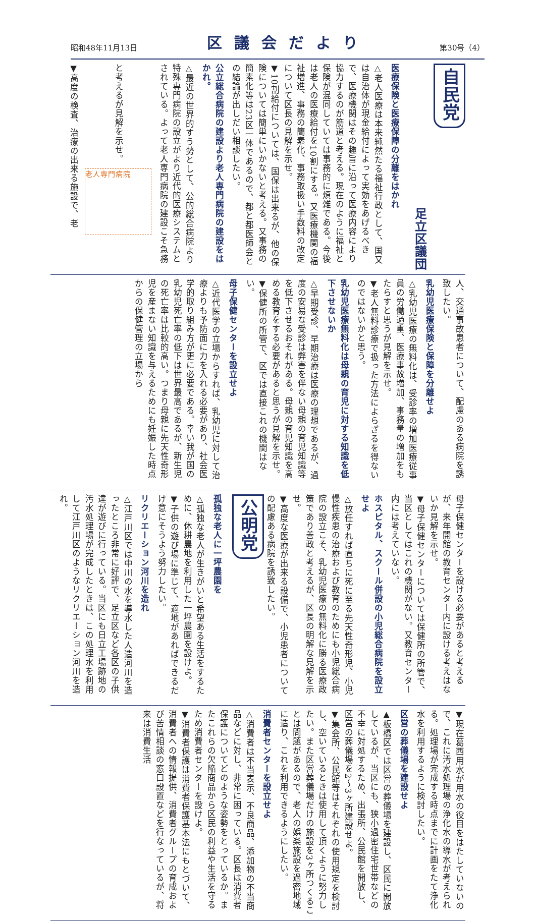昭和48年11月13日 区議会だより 第30号（4）
自民党
足立区議団
医療保険と医療保障の分離をはかれ
△老人医療は本来純然たる福祉行政として、国又は自治体が現金給付によって実効をあげるべきで、医療機関はその趣旨に沿って医療内容により協力するのが筋道と考える。現在のように福祉と保険が混同していては事務的に煩雑である。今後は老人の医療給付を10割にする。又医療機関の福祉増進、事務の簡素化、事務取扱い手数料の改定について区長の見解を示せ。
▼10割給付については、国保は出来るが、他の保険については簡単にいかないと考える。又事務の簡素化等は23区一体であるので、都と都医師会との結論が出しだい相談したい。
公立総合病院の建設より老人専門病院の建設をはかれ。
△最近の世界的すう勢として、公的総合病院より特殊専門病院の設立がより近代的医療システムとされている。よって老人専門病院の建設こそ急務と考えるが見解を示せ。 老人専門病院
▼高度の検査、治療の出来る施設で、老
人、交通事故患者について、配慮のある病院を誘致したい。
乳幼児医療保険と保障を分離せよ
△乳幼児医療の無料化は、受診率の増加医療従事員の労働過重、医療事故増加、事務量の増加をもたらすと思うが見解を示せ。
▼老人無料診療で扱った方法によらざるを得ないのではないかと思う。
乳幼児医療無料化は母親の育児に対する知識を低下させないか
△早期受診、早期治療は医療の理想であるが、過度の安易な受診は弊害を伴ない母親の育児知識等を低下させるおそれがある。母親の育児知識を高める教育をする必要があると思うが見解を示せ。
▼保健所の所管で、区では直接これの機関はない。
母子保健センターを設立せよ
△近代医学の立場からすれば、乳幼児に対して治療よりも予防面に力を入れる必要があり、社会医学的取り組み方が更に必要である。幸い我が国の乳幼児死亡率の低下は世界最高であるが、新生児の死亡率は比較的高い。つまり母親に先天性奇形児を産まない知識を与えるためにも妊娠した時点からの保健管理の立場から
母子保健センターを設ける必要があると考えるが、来年開館の教育センター内に設ける考えはないか見解を示せ。
▼母子保健センターについては保健所の所管で、当区としてはこれの機関がない。又教育センター内には考えていない。
ホスピタル、スクール併設の小児総合病院を設立せよ
△放任すれば直ちに死に至る先天性奇形児、小児慢性疾患の治療および教育のためにも小児総合病院の設立こそ、乳幼児医療の無料化に勝る医療政策であり善政と考えるが、区長の明解な見解を示せ。
▼高度な医療が出来る設備で、小児患者についての配慮ある病院を誘致したい。
公明党
孤独な老人に一坪農園を
△孤独な老人が生きがいと希望ある生活をするために、休耕農地を利用した一坪農園を設けよ。
▼子供の遊び場に準じて、適地があればできるだけ意にそうよう努力したい。
リクリエーション河川を造れ
△江戸川区では中川の水を導水した人造河川を造ったところ非常に好評で、足立区など各区の子供達が遊びに行っている。当区にも日立工場跡地の汚水処理場が完成したときは、この処理水を利用して江戸川区のようなリクリエーション河川を造れ。
▼現在葛西用水が用水の役目をはたしていないので、これに汚水処理場の浄化水の導水が考えられる。処理場が完成する時点までに計画をたて浄化水を利用するように検討したい。
区営の葬儀場を建設せよ
▲板橋区では区営の葬儀場を建設し、区民に開放しているが、当区にも、狭小過密住宅世帯などの不幸に対処するため、出張所、公民館を開放し、区営の葬儀場を2～3ヶ所建設せよ。
▼集会所、公民館等はそれぞれの使用規定を検討し、空いているときは使用して頂くように努力したい。また区営葬儀場だけの施設を3ヶ所つくることは問題があるので、老人の娯楽施設を過密地域に造り、これを利用できるようにしたい。
消費者センターを設立せよ
△消費者は不当表示、不良商品、添加物の不当商品などに対し、非常に困っている。区長は消費者保護についてどのような姿勢をとっているか。またこれらの欠陥商品から区民の利益や生活を守るため消費者センターを設けよ。
▼消費者保護は消費者保護基本法にもとづいて、消費者への情報提供、消費者グループの育成および苦情相談の窓口設置などを行なっているが、将来は消費生活